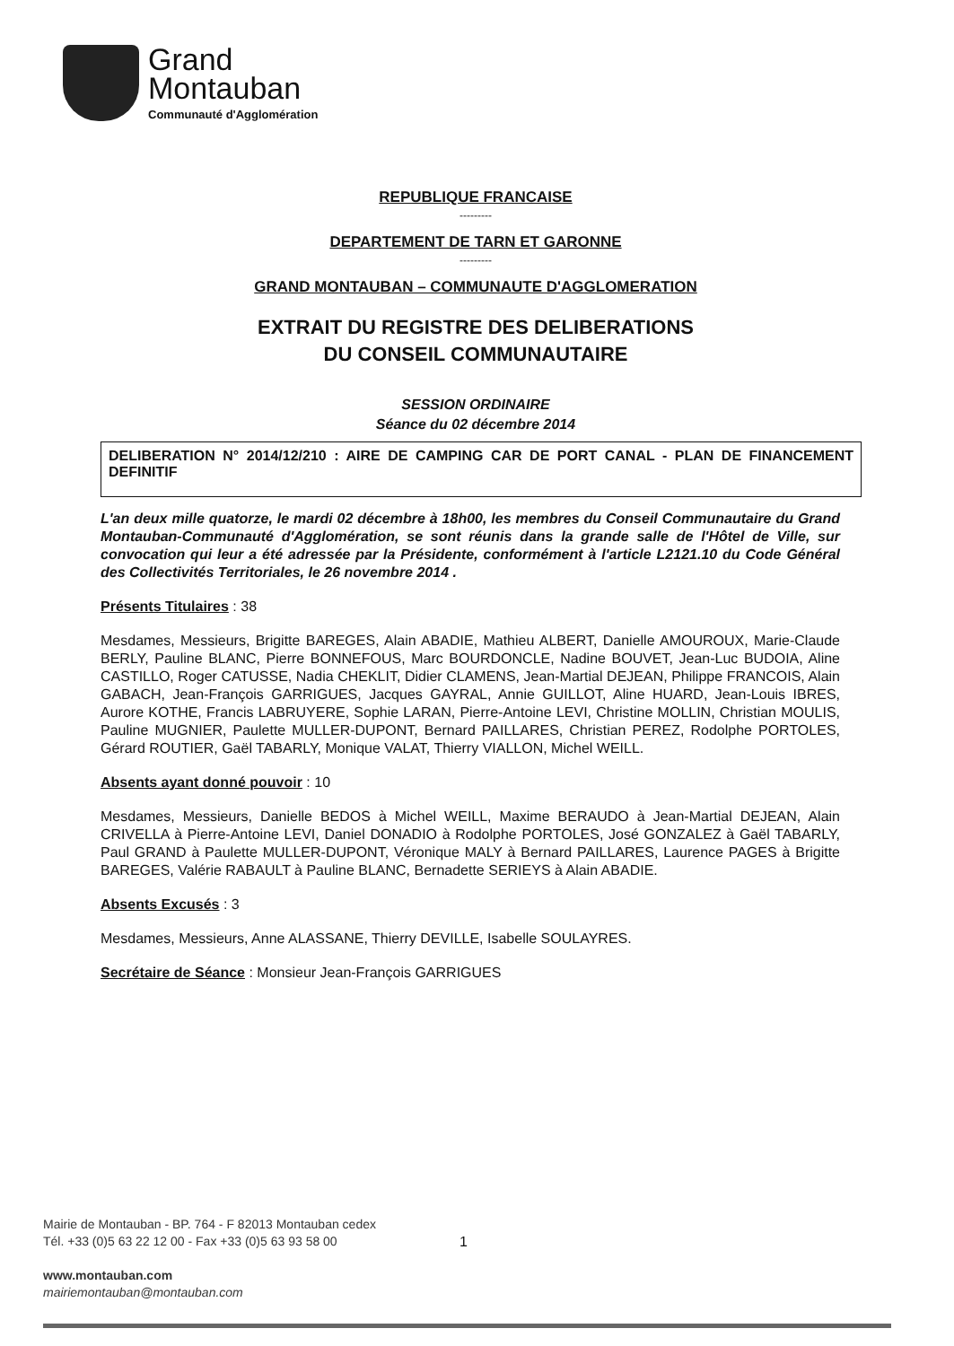Grand
Montauban
Communauté d'Agglomération
REPUBLIQUE FRANCAISE
---------
DEPARTEMENT DE TARN ET GARONNE
---------
GRAND MONTAUBAN – COMMUNAUTE D'AGGLOMERATION
EXTRAIT DU REGISTRE DES DELIBERATIONS
DU CONSEIL COMMUNAUTAIRE
SESSION ORDINAIRE
Séance du 02 décembre 2014
DELIBERATION N° 2014/12/210 : AIRE DE CAMPING CAR DE PORT CANAL - PLAN DE FINANCEMENT DEFINITIF
L'an deux mille quatorze, le mardi 02 décembre à 18h00, les membres du Conseil Communautaire du Grand Montauban-Communauté d'Agglomération, se sont réunis dans la grande salle de l'Hôtel de Ville, sur convocation qui leur a été adressée par la Présidente, conformément à l'article L2121.10 du Code Général des Collectivités Territoriales, le 26 novembre 2014 .
Présents Titulaires : 38
Mesdames, Messieurs, Brigitte BAREGES, Alain ABADIE, Mathieu ALBERT, Danielle AMOUROUX, Marie-Claude BERLY, Pauline BLANC, Pierre BONNEFOUS, Marc BOURDONCLE, Nadine BOUVET, Jean-Luc BUDOIA, Aline CASTILLO, Roger CATUSSE, Nadia CHEKLIT, Didier CLAMENS, Jean-Martial DEJEAN, Philippe FRANCOIS, Alain GABACH, Jean-François GARRIGUES, Jacques GAYRAL, Annie GUILLOT, Aline HUARD, Jean-Louis IBRES, Aurore KOTHE, Francis LABRUYERE, Sophie LARAN, Pierre-Antoine LEVI, Christine MOLLIN, Christian MOULIS, Pauline MUGNIER, Paulette MULLER-DUPONT, Bernard PAILLARES, Christian PEREZ, Rodolphe PORTOLES, Gérard ROUTIER, Gaël TABARLY, Monique VALAT, Thierry VIALLON, Michel WEILL.
Absents ayant donné pouvoir : 10
Mesdames, Messieurs, Danielle BEDOS à Michel WEILL, Maxime BERAUDO à Jean-Martial DEJEAN, Alain CRIVELLA à Pierre-Antoine LEVI, Daniel DONADIO à Rodolphe PORTOLES, José GONZALEZ à Gaël TABARLY, Paul GRAND à Paulette MULLER-DUPONT, Véronique MALY à Bernard PAILLARES, Laurence PAGES à Brigitte BAREGES, Valérie RABAULT à Pauline BLANC, Bernadette SERIEYS à Alain ABADIE.
Absents Excusés : 3
Mesdames, Messieurs, Anne ALASSANE, Thierry DEVILLE, Isabelle SOULAYRES.
Secrétaire de Séance : Monsieur Jean-François GARRIGUES
Mairie de Montauban - BP. 764 - F 82013 Montauban cedex
Tél. +33 (0)5 63 22 12 00 - Fax +33 (0)5 63 93 58 00
www.montauban.com
mairiemontauban@montauban.com
1